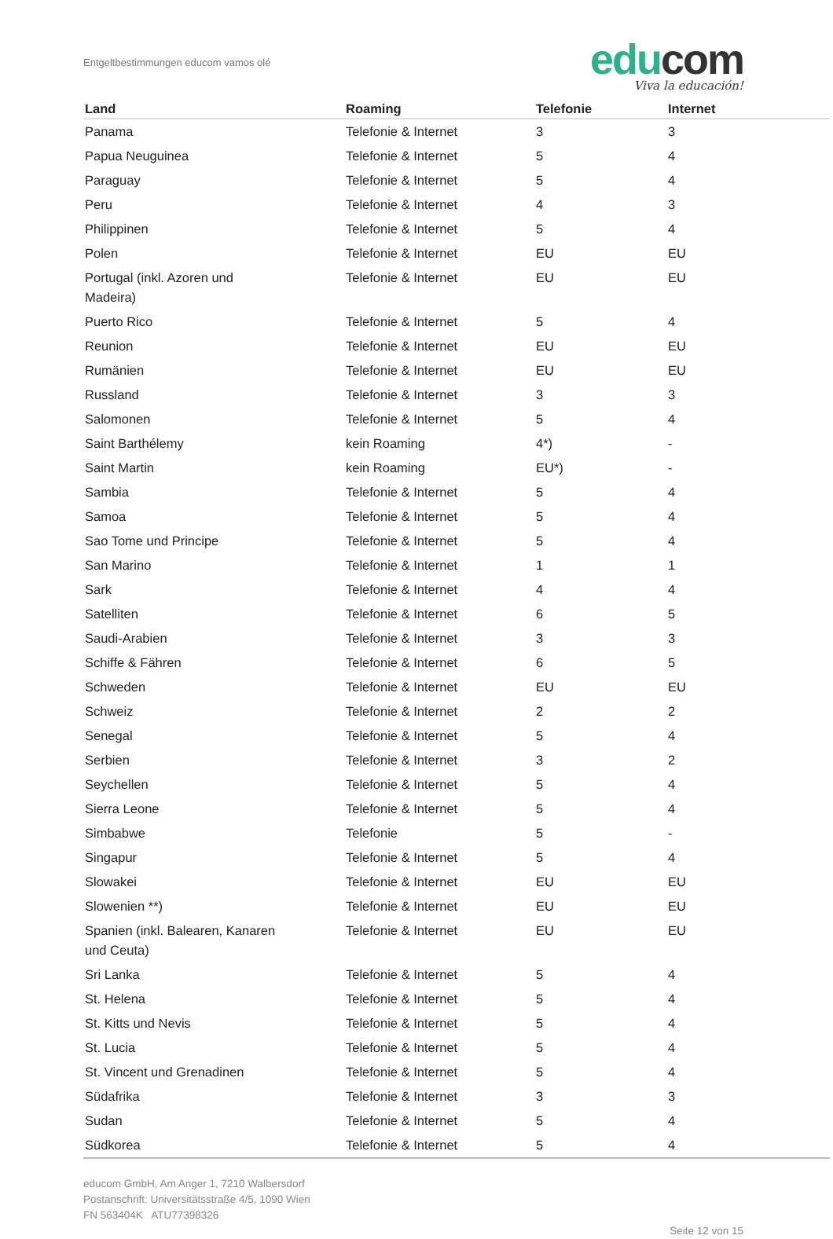Entgeltbestimmungen educom vamos olé
edu com
Viva la educación!
| Land | Roaming | Telefonie | Internet |
| --- | --- | --- | --- |
| Panama | Telefonie & Internet | 3 | 3 |
| Papua Neuguinea | Telefonie & Internet | 5 | 4 |
| Paraguay | Telefonie & Internet | 5 | 4 |
| Peru | Telefonie & Internet | 4 | 3 |
| Philippinen | Telefonie & Internet | 5 | 4 |
| Polen | Telefonie & Internet | EU | EU |
| Portugal (inkl. Azoren und Madeira) | Telefonie & Internet | EU | EU |
| Puerto Rico | Telefonie & Internet | 5 | 4 |
| Reunion | Telefonie & Internet | EU | EU |
| Rumänien | Telefonie & Internet | EU | EU |
| Russland | Telefonie & Internet | 3 | 3 |
| Salomonen | Telefonie & Internet | 5 | 4 |
| Saint Barthélemy | kein Roaming | 4*) | - |
| Saint Martin | kein Roaming | EU*) | - |
| Sambia | Telefonie & Internet | 5 | 4 |
| Samoa | Telefonie & Internet | 5 | 4 |
| Sao Tome und Principe | Telefonie & Internet | 5 | 4 |
| San Marino | Telefonie & Internet | 1 | 1 |
| Sark | Telefonie & Internet | 4 | 4 |
| Satelliten | Telefonie & Internet | 6 | 5 |
| Saudi-Arabien | Telefonie & Internet | 3 | 3 |
| Schiffe & Fähren | Telefonie & Internet | 6 | 5 |
| Schweden | Telefonie & Internet | EU | EU |
| Schweiz | Telefonie & Internet | 2 | 2 |
| Senegal | Telefonie & Internet | 5 | 4 |
| Serbien | Telefonie & Internet | 3 | 2 |
| Seychellen | Telefonie & Internet | 5 | 4 |
| Sierra Leone | Telefonie & Internet | 5 | 4 |
| Simbabwe | Telefonie | 5 | - |
| Singapur | Telefonie & Internet | 5 | 4 |
| Slowakei | Telefonie & Internet | EU | EU |
| Slowenien **) | Telefonie & Internet | EU | EU |
| Spanien (inkl. Balearen, Kanaren und Ceuta) | Telefonie & Internet | EU | EU |
| Sri Lanka | Telefonie & Internet | 5 | 4 |
| St. Helena | Telefonie & Internet | 5 | 4 |
| St. Kitts und Nevis | Telefonie & Internet | 5 | 4 |
| St. Lucia | Telefonie & Internet | 5 | 4 |
| St. Vincent und Grenadinen | Telefonie & Internet | 5 | 4 |
| Südafrika | Telefonie & Internet | 3 | 3 |
| Sudan | Telefonie & Internet | 5 | 4 |
| Südkorea | Telefonie & Internet | 5 | 4 |
educom GmbH, Am Anger 1, 7210 Walbersdorf
Postanschrift: Universitätsstraße 4/5, 1090 Wien
FN 563404K ATU77398326
Seite 12 von 15